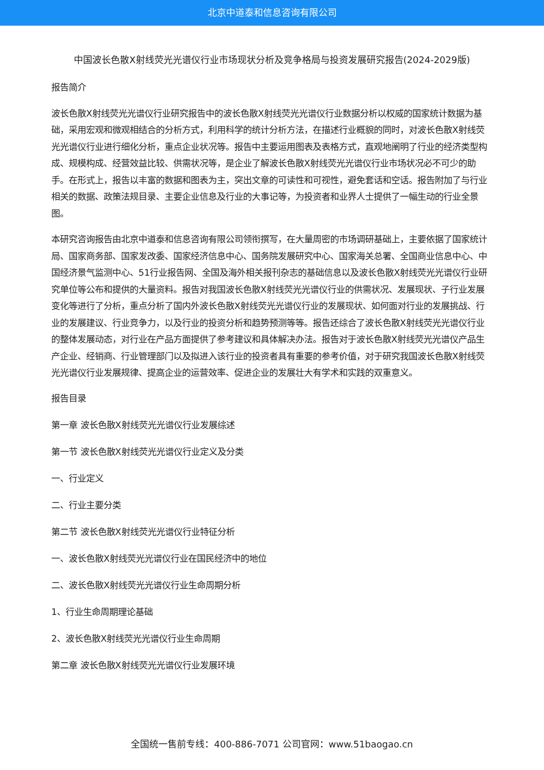北京中道泰和信息咨询有限公司
中国波长色散X射线荧光光谱仪行业市场现状分析及竞争格局与投资发展研究报告(2024-2029版)
报告简介
波长色散X射线荧光光谱仪行业研究报告中的波长色散X射线荧光光谱仪行业数据分析以权威的国家统计数据为基础，采用宏观和微观相结合的分析方式，利用科学的统计分析方法，在描述行业概貌的同时，对波长色散X射线荧光光谱仪行业进行细化分析，重点企业状况等。报告中主要运用图表及表格方式，直观地阐明了行业的经济类型构成、规模构成、经营效益比较、供需状况等，是企业了解波长色散X射线荧光光谱仪行业市场状况必不可少的助手。在形式上，报告以丰富的数据和图表为主，突出文章的可读性和可视性，避免套话和空话。报告附加了与行业相关的数据、政策法规目录、主要企业信息及行业的大事记等，为投资者和业界人士提供了一幅生动的行业全景图。
本研究咨询报告由北京中道泰和信息咨询有限公司领衔撰写，在大量周密的市场调研基础上，主要依据了国家统计局、国家商务部、国家发改委、国家经济信息中心、国务院发展研究中心、国家海关总署、全国商业信息中心、中国经济景气监测中心、51行业报告网、全国及海外相关报刊杂志的基础信息以及波长色散X射线荧光光谱仪行业研究单位等公布和提供的大量资料。报告对我国波长色散X射线荧光光谱仪行业的供需状况、发展现状、子行业发展变化等进行了分析，重点分析了国内外波长色散X射线荧光光谱仪行业的发展现状、如何面对行业的发展挑战、行业的发展建议、行业竞争力，以及行业的投资分析和趋势预测等等。报告还综合了波长色散X射线荧光光谱仪行业的整体发展动态，对行业在产品方面提供了参考建议和具体解决办法。报告对于波长色散X射线荧光光谱仪产品生产企业、经销商、行业管理部门以及拟进入该行业的投资者具有重要的参考价值，对于研究我国波长色散X射线荧光光谱仪行业发展规律、提高企业的运营效率、促进企业的发展壮大有学术和实践的双重意义。
报告目录
第一章 波长色散X射线荧光光谱仪行业发展综述
第一节 波长色散X射线荧光光谱仪行业定义及分类
一、行业定义
二、行业主要分类
第二节 波长色散X射线荧光光谱仪行业特征分析
一、波长色散X射线荧光光谱仪行业在国民经济中的地位
二、波长色散X射线荧光光谱仪行业生命周期分析
1、行业生命周期理论基础
2、波长色散X射线荧光光谱仪行业生命周期
第二章 波长色散X射线荧光光谱仪行业发展环境
全国统一售前专线：400-886-7071 公司官网：www.51baogao.cn